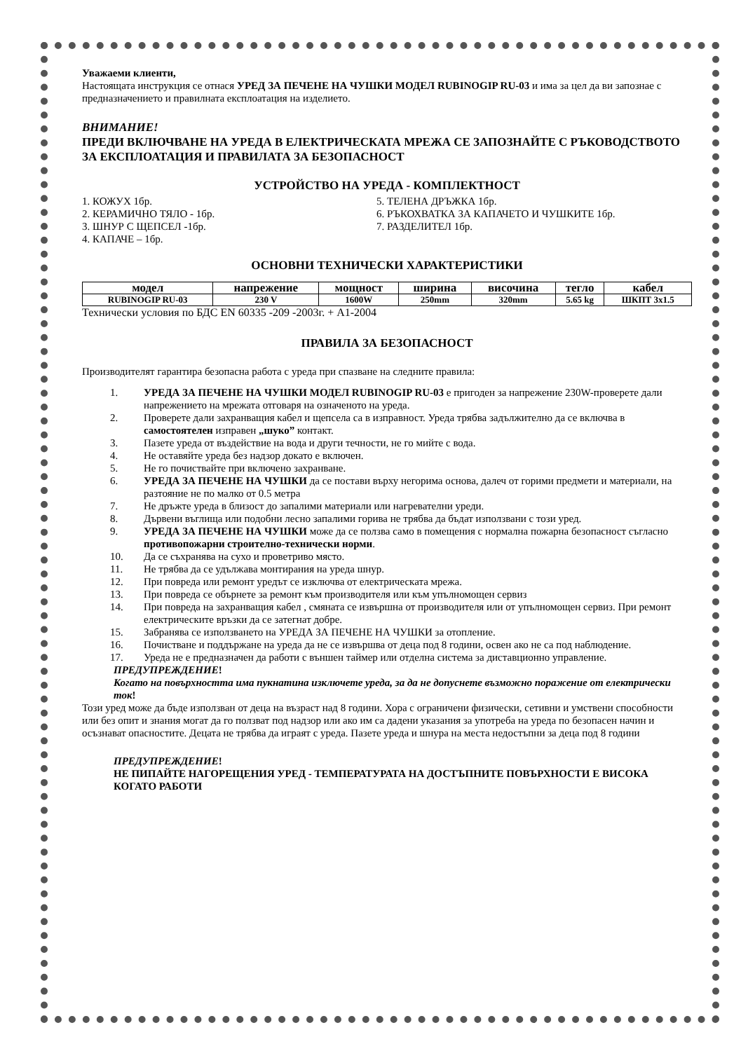Уважаеми клиенти,
Настоящата инструкция се отнася УРЕД ЗА ПЕЧЕНЕ НА ЧУШКИ МОДЕЛ RUBINOGIP RU-03 и има за цел да ви запознае с предназначението и правилната експлоатация на изделието.
ВНИМАНИЕ!
ПРЕДИ ВКЛЮЧВАНЕ НА УРЕДА В ЕЛЕКТРИЧЕСКАТА МРЕЖА СЕ ЗАПОЗНАЙТЕ С РЪКОВОДСТВОТО ЗА ЕКСПЛОАТАЦИЯ И ПРАВИЛАТА ЗА БЕЗОПАСНОСТ
УСТРОЙСТВО НА УРЕДА - КОМПЛЕКТНОСТ
1. КОЖУХ 1бр.
2. КЕРАМИЧНО ТЯЛО - 1бр.
3. ШНУР С ЩЕПСЕЛ -1бр.
4. КАПАЧЕ – 1бр.
5. ТЕЛЕНА ДРЪЖКА 1бр.
6. РЪКОХВАТКА ЗА КАПАЧЕТО И ЧУШКИТЕ 1бр.
7. РАЗДЕЛИТЕЛ 1бр.
ОСНОВНИ ТЕХНИЧЕСКИ ХАРАКТЕРИСТИКИ
| модел | напрежение | мощност | ширина | височина | тегло | кабел |
| --- | --- | --- | --- | --- | --- | --- |
| RUBINOGIP RU-03 | 230 V | 1600W | 250mm | 320mm | 5.65 kg | ШКПТ 3x1.5 |
Технически условия по БДС EN 60335 -209 -2003г. + А1-2004
ПРАВИЛА ЗА БЕЗОПАСНОСТ
Производителят гарантира безопасна работа с уреда при спазване на следните правила:
1. УРЕДА ЗА ПЕЧЕНЕ НА ЧУШКИ МОДЕЛ RUBINOGIP RU-03 е пригоден за напрежение 230W-проверете дали напрежението на мрежата отговаря на означеното на уреда.
2. Проверете дали захранващия кабел и щепсела са в изправност. Уреда трябва задължително да се включва в самостоятелен изправен „шуко” контакт.
3. Пазете уреда от въздействие на вода и други течности, не го мийте с вода.
4. Не оставяйте уреда без надзор докато е включен.
5. Не го почиствайте при включено захранване.
6. УРЕДА ЗА ПЕЧЕНЕ НА ЧУШКИ да се постави върху негорима основа, далеч от горими предмети и материали, на разтояние не по малко от 0.5 метра
7. Не дръжте уреда в близост до запалими материали или нагревателни уреди.
8. Дървени въглища или подобни лесно запалими горива не трябва да бъдат използвани с този уред.
9. УРЕДА ЗА ПЕЧЕНЕ НА ЧУШКИ може да се ползва само в помещения с нормална пожарна безопасност съгласно противопожарни строително-технически норми.
10. Да се съхранява на сухо и проветриво място.
11. Не трябва да се удължава монтирания на уреда шнур.
12. При повреда или ремонт уредът се изключва от електрическата мрежа.
13. При повреда се обърнете за ремонт към производителя или към упълномощен сервиз
14. При повреда на захранващия кабел , смяната се извършна от производителя или от упълномощен сервиз. При ремонт електрическите връзки да се затегнат добре.
15. Забранява се използването на УРЕДА ЗА ПЕЧЕНЕ НА ЧУШКИ за отопление.
16. Почистване и поддържане на уреда да не се извършва от деца под 8 години, освен ако не са под наблюдение.
17. Уреда не е предназначен да работи с външен таймер или отделна система за диставционно управление.
ПРЕДУПРЕЖДЕНИЕ!
Когато на повърхността има пукнатина изключете уреда, за да не допуснете възможно поражение от електрически ток!
Този уред може да бъде използван от деца на възраст над 8 години. Хора с ограничени физически, сетивни и умствени способности или без опит и знания могат да го ползват под надзор или ако им са дадени указания за употреба на уреда по безопасен начин и осъзнават опасностите. Децата не трябва да играят с уреда. Пазете уреда и шнура на места недостъпни за деца под 8 години
ПРЕДУПРЕЖДЕНИЕ!
НЕ ПИПАЙТЕ НАГОРЕЩЕНИЯ УРЕД - ТЕМПЕРАТУРАТА НА ДОСТЪПНИТЕ ПОВЪРХНОСТИ Е ВИСОКА КОГАТО РАБОТИ